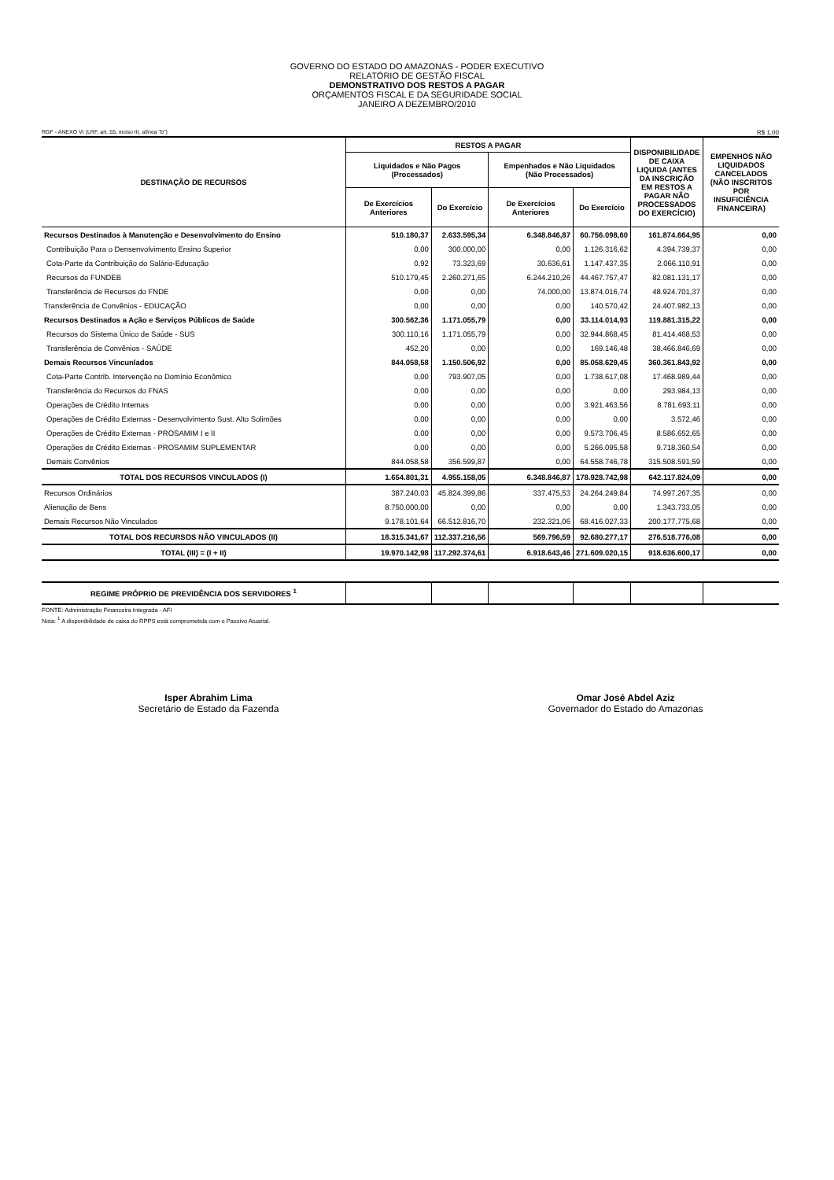GOVERNO DO ESTADO DO AMAZONAS - PODER EXECUTIVO
RELATÓRIO DE GESTÃO FISCAL
DEMONSTRATIVO DOS RESTOS A PAGAR
ORÇAMENTOS FISCAL E DA SEGURIDADE SOCIAL
JANEIRO A DEZEMBRO/2010
RGF - ANEXO VI (LRF, art. 55, inciso III, alínea "b") R$ 1,00
| DESTINAÇÃO DE RECURSOS | RESTOS A PAGAR | | | | DISPONIBILIDADE DE CAIXA LIQUIDA (ANTES DA INSCRIÇÃO EM RESTOS A PAGAR NÃO PROCESSADOS DO EXERCÍCIO) | EMPENHOS NÃO LIQUIDADOS CANCELADOS (NÃO INSCRITOS POR INSUFICIÊNCIA FINANCEIRA) |
| --- | --- | --- | --- | --- | --- | --- |
| | Liquidados e Não Pagos (Processados) | | Empenhados e Não Liquidados (Não Processados) | | | |
| | De Exercícios Anteriores | Do Exercício | De Exercícios Anteriores | Do Exercício | | |
| Recursos Destinados à Manutenção e Desenvolvimento do Ensino | 510.180,37 | 2.633.595,34 | 6.348.846,87 | 60.756.098,60 | 161.874.664,95 | 0,00 |
| Contribuição Para o Densenvolvimento Ensino Superior | 0,00 | 300.000,00 | 0,00 | 1.126.316,62 | 4.394.739,37 | 0,00 |
| Cota-Parte da Contribuição do Salário-Educação | 0,92 | 73.323,69 | 30.636,61 | 1.147.437,35 | 2.066.110,91 | 0,00 |
| Recursos do FUNDEB | 510.179,45 | 2.260.271,65 | 6.244.210,26 | 44.467.757,47 | 82.081.131,17 | 0,00 |
| Transferência de Recursos do FNDE | 0,00 | 0,00 | 74.000,00 | 13.874.016,74 | 48.924.701,37 | 0,00 |
| Transferência de Convênios - EDUCAÇÃO | 0,00 | 0,00 | 0,00 | 140.570,42 | 24.407.982,13 | 0,00 |
| Recursos Destinados a Ação e Serviços Públicos de Saúde | 300.562,36 | 1.171.055,79 | 0,00 | 33.114.014,93 | 119.881.315,22 | 0,00 |
| Recursos do Sistema Único de Saúde - SUS | 300.110,16 | 1.171.055,79 | 0,00 | 32.944.868,45 | 81.414.468,53 | 0,00 |
| Transferência de Convênios - SAÚDE | 452,20 | 0,00 | 0,00 | 169.146,48 | 38.466.846,69 | 0,00 |
| Demais Recursos Vincunlados | 844.058,58 | 1.150.506,92 | 0,00 | 85.058.629,45 | 360.361.843,92 | 0,00 |
| Cota-Parte Contrib. Intervenção no Domínio Econômico | 0,00 | 793.907,05 | 0,00 | 1.738.617,08 | 17.468.989,44 | 0,00 |
| Transferência do Recursos do FNAS | 0,00 | 0,00 | 0,00 | 0,00 | 293.984,13 | 0,00 |
| Operações de Crédito Internas | 0,00 | 0,00 | 0,00 | 3.921.463,56 | 8.781.693,11 | 0,00 |
| Operações de Crédito Externas - Desenvolvimento Sust. Alto Solimões | 0,00 | 0,00 | 0,00 | 0,00 | 3.572,46 | 0,00 |
| Operações de Crédito Externas - PROSAMIM I e II | 0,00 | 0,00 | 0,00 | 9.573.706,45 | 8.586.652,65 | 0,00 |
| Operações de Crédito Externas - PROSAMIM SUPLEMENTAR | 0,00 | 0,00 | 0,00 | 5.266.095,58 | 9.718.360,54 | 0,00 |
| Demais Convênios | 844.058,58 | 356.599,87 | 0,00 | 64.558.746,78 | 315.508.591,59 | 0,00 |
| TOTAL DOS RECURSOS VINCULADOS (I) | 1.654.801,31 | 4.955.158,05 | 6.348.846,87 | 178.928.742,98 | 642.117.824,09 | 0,00 |
| Recursos Ordinários | 387.240,03 | 45.824.399,86 | 337.475,53 | 24.264.249,84 | 74.997.267,35 | 0,00 |
| Alienação de Bens | 8.750.000,00 | 0,00 | 0,00 | 0,00 | 1.343.733,05 | 0,00 |
| Demais Recursos Não Vinculados | 9.178.101,64 | 66.512.816,70 | 232.321,06 | 68.416.027,33 | 200.177.775,68 | 0,00 |
| TOTAL DOS RECURSOS NÃO VINCULADOS (II) | 18.315.341,67 | 112.337.216,56 | 569.796,59 | 92.680.277,17 | 276.518.776,08 | 0,00 |
| TOTAL (III) = (I + II) | 19.970.142,98 | 117.292.374,61 | 6.918.643,46 | 271.609.020,15 | 918.636.600,17 | 0,00 |
| REGIME PRÓPRIO DE PREVIDÊNCIA DOS SERVIDORES <sup>1</sup> | | | | | | |
FONTE: Administração Financeira Integrada - AFI
Nota: <sup>1</sup> A disponibilidade de caixa do RPPS está comprometida com o Passivo Atuarial.
Isper Abrahim Lima
Secretário de Estado da Fazenda
Omar José Abdel Aziz
Governador do Estado do Amazonas